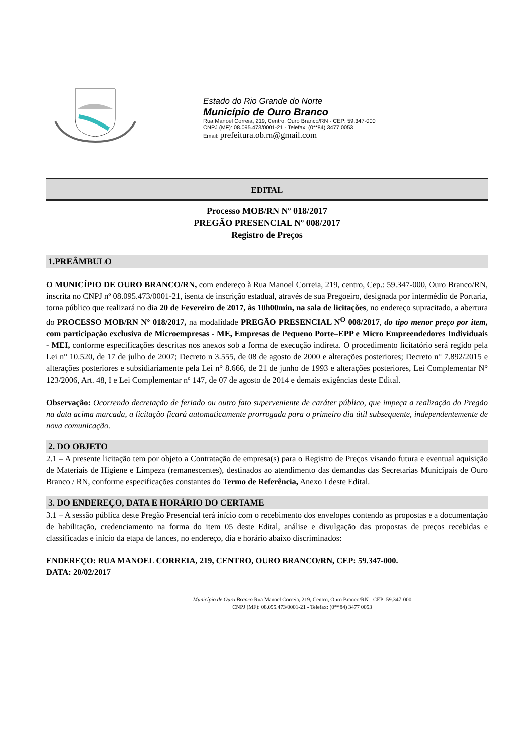Estado do Rio Grande do Norte
Município de Ouro Branco
Rua Manoel Correia, 219, Centro, Ouro Branco/RN - CEP: 59.347-000
CNPJ (MF): 08.095.473/0001-21 - Telefax: (0**84) 3477 0053
Email: prefeitura.ob.rn@gmail.com
EDITAL
Processo MOB/RN Nº 018/2017
PREGÃO PRESENCIAL Nº 008/2017
Registro de Preços
1.PREÂMBULO
O MUNICÍPIO DE OURO BRANCO/RN, com endereço à Rua Manoel Correia, 219, centro, Cep.: 59.347-000, Ouro Branco/RN, inscrita no CNPJ nº 08.095.473/0001-21, isenta de inscrição estadual, através de sua Pregoeiro, designada por intermédio de Portaria, torna público que realizará no dia 20 de Fevereiro de 2017, às 10h00min, na sala de licitações, no endereço supracitado, a abertura do PROCESSO MOB/RN N° 018/2017, na modalidade PREGÃO PRESENCIAL N<sup>O</sup> 008/2017, do tipo menor preço por item, com participação exclusiva de Microempresas - ME, Empresas de Pequeno Porte–EPP e Micro Empreendedores Individuais - MEI, conforme especificações descritas nos anexos sob a forma de execução indireta. O procedimento licitatório será regido pela Lei n° 10.520, de 17 de julho de 2007; Decreto n 3.555, de 08 de agosto de 2000 e alterações posteriores; Decreto n° 7.892/2015 e alterações posteriores e subsidiariamente pela Lei n° 8.666, de 21 de junho de 1993 e alterações posteriores, Lei Complementar N° 123/2006, Art. 48, I e Lei Complementar nº 147, de 07 de agosto de 2014 e demais exigências deste Edital.
Observação: Ocorrendo decretação de feriado ou outro fato superveniente de caráter público, que impeça a realização do Pregão na data acima marcada, a licitação ficará automaticamente prorrogada para o primeiro dia útil subsequente, independentemente de nova comunicação.
2. DO OBJETO
2.1 – A presente licitação tem por objeto a Contratação de empresa(s) para o Registro de Preços visando futura e eventual aquisição de Materiais de Higiene e Limpeza (remanescentes), destinados ao atendimento das demandas das Secretarias Municipais de Ouro Branco / RN, conforme especificações constantes do Termo de Referência, Anexo I deste Edital.
3. DO ENDEREÇO, DATA E HORÁRIO DO CERTAME
3.1 – A sessão pública deste Pregão Presencial terá início com o recebimento dos envelopes contendo as propostas e a documentação de habilitação, credenciamento na forma do item 05 deste Edital, análise e divulgação das propostas de preços recebidas e classificadas e início da etapa de lances, no endereço, dia e horário abaixo discriminados:
ENDEREÇO: RUA MANOEL CORREIA, 219, CENTRO, OURO BRANCO/RN, CEP: 59.347-000.
DATA: 20/02/2017
Município de Ouro Branco Rua Manoel Correia, 219, Centro, Ouro Branco/RN - CEP: 59.347-000
CNPJ (MF): 08.095.473/0001-21 - Telefax: (0**84) 3477 0053